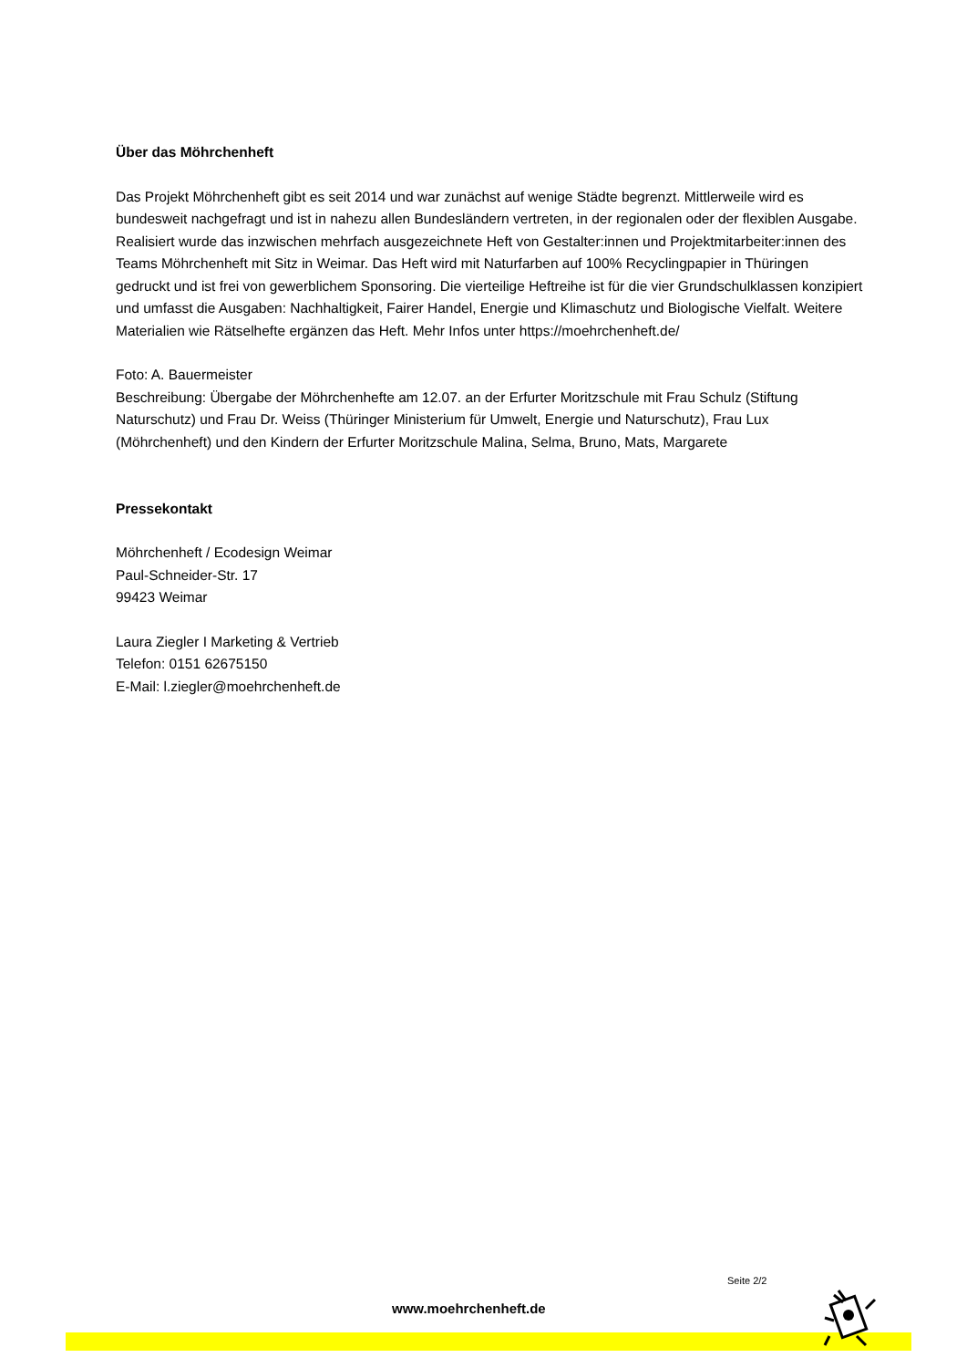Über das Möhrchenheft
Das Projekt Möhrchenheft gibt es seit 2014 und war zunächst auf wenige Städte begrenzt. Mittlerweile wird es bundesweit nachgefragt und ist in nahezu allen Bundesländern vertreten, in der regionalen oder der flexiblen Ausgabe. Realisiert wurde das inzwischen mehrfach ausgezeichnete Heft von Gestalter:innen und Projektmitarbeiter:innen des Teams Möhrchenheft mit Sitz in Weimar. Das Heft wird mit Naturfarben auf 100% Recyclingpapier in Thüringen gedruckt und ist frei von gewerblichem Sponsoring. Die vierteilige Heftreihe ist für die vier Grundschulklassen konzipiert und umfasst die Ausgaben: Nachhaltigkeit, Fairer Handel, Energie und Klimaschutz und Biologische Vielfalt. Weitere Materialien wie Rätselhefte ergänzen das Heft. Mehr Infos unter https://moehrchenheft.de/
Foto: A. Bauermeister
Beschreibung: Übergabe der Möhrchenhefte am 12.07. an der Erfurter Moritzschule mit Frau Schulz (Stiftung Naturschutz) und Frau Dr. Weiss (Thüringer Ministerium für Umwelt, Energie und Naturschutz), Frau Lux (Möhrchenheft) und den Kindern der Erfurter Moritzschule Malina, Selma, Bruno, Mats, Margarete
Pressekontakt
Möhrchenheft / Ecodesign Weimar
Paul-Schneider-Str. 17
99423 Weimar
Laura Ziegler I Marketing & Vertrieb
Telefon: 0151 62675150
E-Mail: l.ziegler@moehrchenheft.de
Seite 2/2
www.moehrchenheft.de